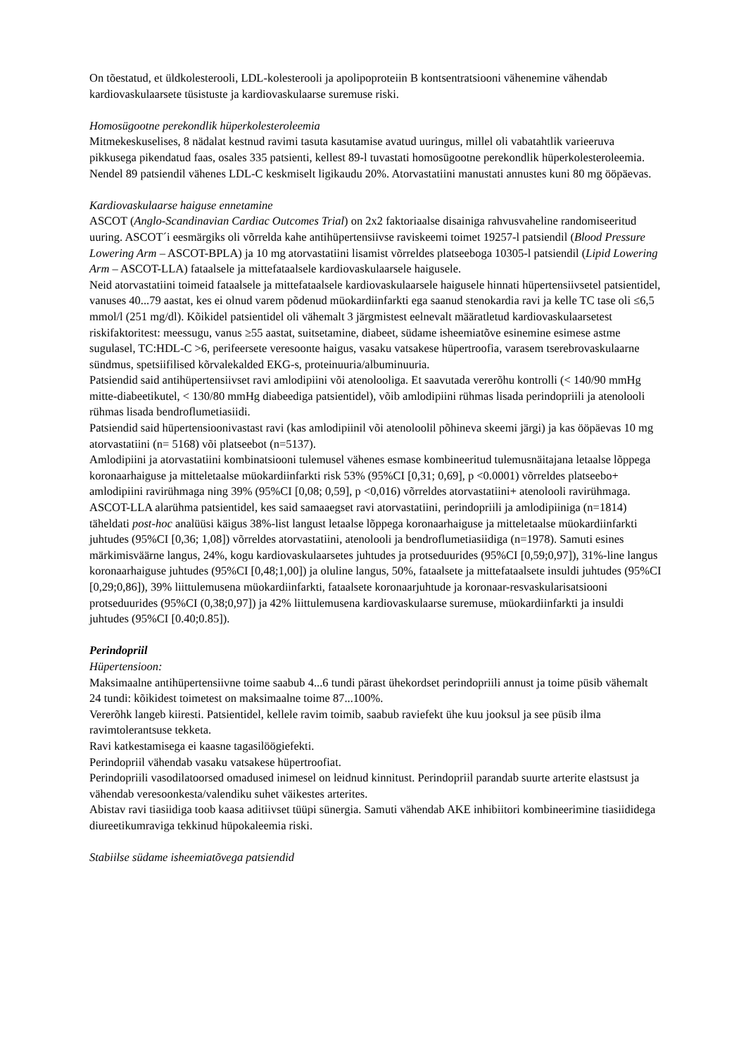On tõestatud, et üldkolesterooli, LDL-kolesterooli ja apolipoproteiin B kontsentratsiooni vähenemine vähendab kardiovaskulaarsete tüsistuste ja kardiovaskulaarse suremuse riski.
Homosügootne perekondlik hüperkolesteroleemia
Mitmekeskuselises, 8 nädalat kestnud ravimi tasuta kasutamise avatud uuringus, millel oli vabatahtlik varieeruva pikkusega pikendatud faas, osales 335 patsienti, kellest 89-l tuvastati homosügootne perekondlik hüperkolesteroleemia. Nendel 89 patsiendil vähenes LDL-C keskmiselt ligikaudu 20%. Atorvastatiini manustati annustes kuni 80 mg ööpäevas.
Kardiovaskulaarse haiguse ennetamine
ASCOT (Anglo-Scandinavian Cardiac Outcomes Trial) on 2x2 faktoriaalse disainiga rahvusvaheline randomiseeritud uuring. ASCOT´i eesmärgiks oli võrrelda kahe antihüpertensiivse raviskeemi toimet 19257-l patsiendil (Blood Pressure Lowering Arm – ASCOT-BPLA) ja 10 mg atorvastatiini lisamist võrreldes platseeboga 10305-l patsiendil (Lipid Lowering Arm – ASCOT-LLA) fataalsele ja mittefataalsele kardiovaskulaarsele haigusele.
Neid atorvastatiini toimeid fataalsele ja mittefataalsele kardiovaskulaarsele haigusele hinnati hüpertensiivsetel patsientidel, vanuses 40...79 aastat, kes ei olnud varem põdenud müokardiinfarkti ega saanud stenokardia ravi ja kelle TC tase oli ≤6,5 mmol/l (251 mg/dl). Kõikidel patsientidel oli vähemalt 3 järgmistest eelnevalt määratletud kardiovaskulaarsetest riskifaktoritest: meessugu, vanus ≥55 aastat, suitsetamine, diabeet, südame isheemiatõve esinemine esimese astme sugulasel, TC:HDL-C >6, perifeersete veresoonte haigus, vasaku vatsakese hüpertroofia, varasem tserebrovaskulaarne sündmus, spetsiifilised kõrvalekalded EKG-s, proteinuuria/albuminuuria.
Patsiendid said antihüpertensiivset ravi amlodipiini või atenolooliga. Et saavutada vererõhu kontrolli (< 140/90 mmHg mitte-diabeetikutel, < 130/80 mmHg diabeediga patsientidel), võib amlodipiini rühmas lisada perindopriili ja atenolooli rühmas lisada bendroflumetiasiidi.
Patsiendid said hüpertensioonivastast ravi (kas amlodipiinil või atenoloolil põhineva skeemi järgi) ja kas ööpäevas 10 mg atorvastatiini (n= 5168) või platseebot (n=5137).
Amlodipiini ja atorvastatiini kombinatsiooni tulemusel vähenes esmase kombineeritud tulemusnäitajana letaalse lõppega koronaarhaiguse ja mitteletaalse müokardiinfarkti risk 53% (95%CI [0,31; 0,69], p <0.0001) võrreldes platseebo+ amlodipiini ravirühmaga ning 39% (95%CI [0,08; 0,59], p <0,016) võrreldes atorvastatiini+ atenolooli ravirühmaga.
ASCOT-LLA alarühma patsientidel, kes said samaaegset ravi atorvastatiini, perindopriili ja amlodipiiniga (n=1814) täheldati post-hoc analüüsi käigus 38%-list langust letaalse lõppega koronaarhaiguse ja mitteletaalse müokardiinfarkti juhtudes (95%CI [0,36; 1,08]) võrreldes atorvastatiini, atenolooli ja bendroflumetiasiidiga (n=1978). Samuti esines märkimisväärne langus, 24%, kogu kardiovaskulaarsetes juhtudes ja protseduurides (95%CI [0,59;0,97]), 31%-line langus koronaarhaiguse juhtudes (95%CI [0,48;1,00]) ja oluline langus, 50%, fataalsete ja mittefataalsete insuldi juhtudes (95%CI [0,29;0,86]), 39% liittulemusena müokardiinfarkti, fataalsete koronaarjuhtude ja koronaar-resvaskularisatsiooni protseduurides (95%CI (0,38;0,97]) ja 42% liittulemusena kardiovaskulaarse suremuse, müokardiinfarkti ja insuldi juhtudes (95%CI [0.40;0.85]).
Perindopriil
Hüpertensioon:
Maksimaalne antihüpertensiivne toime saabub 4...6 tundi pärast ühekordset perindopriili annust ja toime püsib vähemalt 24 tundi: kõikidest toimetest on maksimaalne toime 87...100%.
Vererõhk langeb kiiresti. Patsientidel, kellele ravim toimib, saabub raviefekt ühe kuu jooksul ja see püsib ilma ravimtolerantsuse tekketa.
Ravi katkestamisega ei kaasne tagasilöögiefekti.
Perindopriil vähendab vasaku vatsakese hüpertroofiat.
Perindopriili vasodilatoorsed omadused inimesel on leidnud kinnitust. Perindopriil parandab suurte arterite elastsust ja vähendab veresoonkesta/valendiku suhet väikestes arterites.
Abistav ravi tiasiidiga toob kaasa aditiivset tüüpi sünergia. Samuti vähendab AKE inhibiitori kombineerimine tiasiididega diureetikumraviga tekkinud hüpokaleemia riski.
Stabiilse südame isheemiatõvega patsiendid